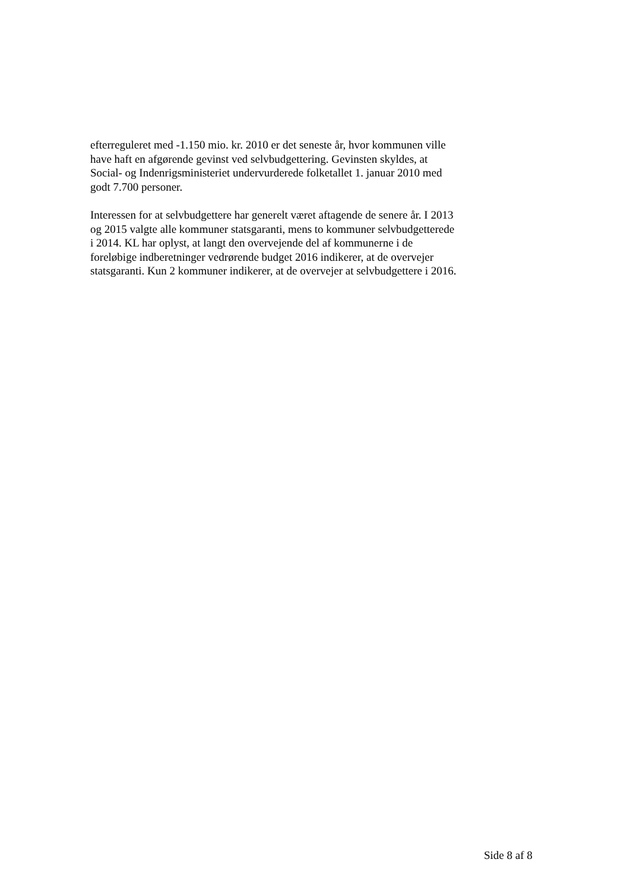efterreguleret med -1.150 mio. kr. 2010 er det seneste år, hvor kommunen ville have haft en afgørende gevinst ved selvbudgettering. Gevinsten skyldes, at Social- og Indenrigsministeriet undervurderede folketallet 1. januar 2010 med godt 7.700 personer.
Interessen for at selvbudgettere har generelt været aftagende de senere år. I 2013 og 2015 valgte alle kommuner statsgaranti, mens to kommuner selvbudgetterede i 2014. KL har oplyst, at langt den overvejende del af kommunerne i de foreløbige indberetninger vedrørende budget 2016 indikerer, at de overvejer statsgaranti. Kun 2 kommuner indikerer, at de overvejer at selvbudgettere i 2016.
Side 8 af 8